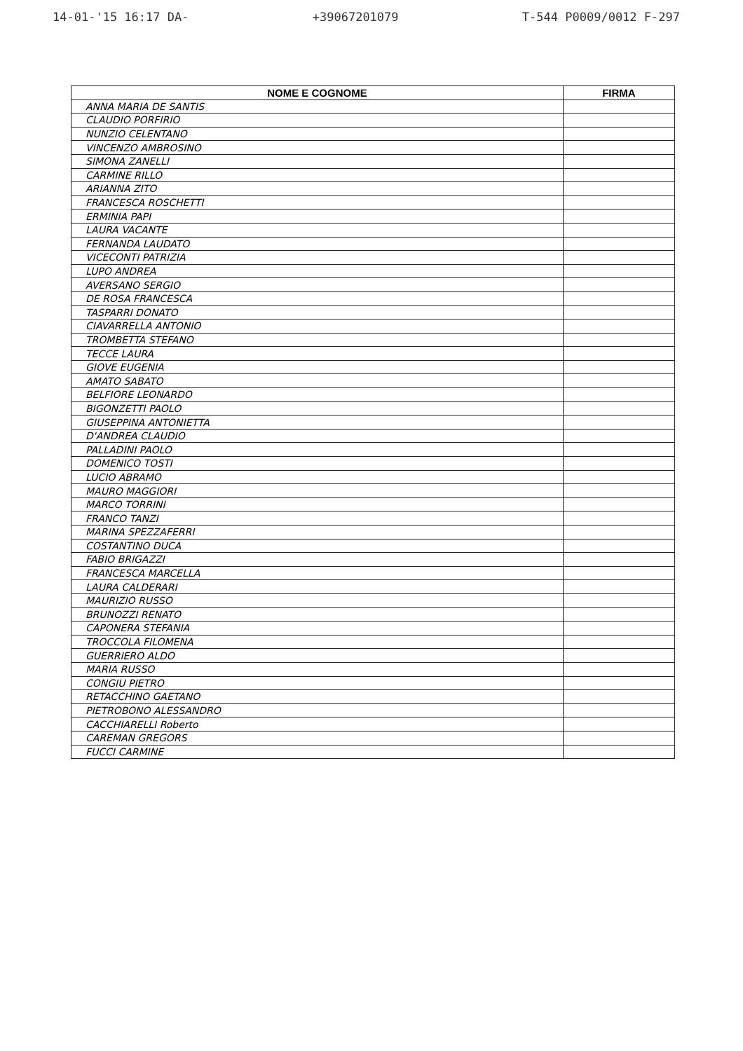14-01-'15 16:17 DA- +39067201079 T-544 P0009/0012 F-297
| NOME E COGNOME | FIRMA |
| --- | --- |
| ANNA MARIA DE SANTIS | |
| CLAUDIO PORFIRIO | |
| NUNZIO CELENTANO | |
| VINCENZO AMBROSINO | |
| SIMONA ZANELLI | |
| CARMINE RILLO | |
| ARIANNA ZITO | |
| FRANCESCA ROSCHETTI | |
| ERMINIA PAPI | |
| LAURA VACANTE | |
| FERNANDA LAUDATO | |
| VICECONTI PATRIZIA | |
| LUPO ANDREA | |
| AVERSANO SERGIO | |
| DE ROSA FRANCESCA | |
| TASPARRI DONATO | |
| CIAVARRELLA ANTONIO | |
| TROMBETTA STEFANO | |
| TECCE LAURA | |
| GIOVE EUGENIA | |
| AMATO SABATO | |
| BELFIORE LEONARDO | |
| BIGONZETTI PAOLO | |
| GIUSEPPINA ANTONIETTA | |
| D'ANDREA CLAUDIO | |
| PALLADINI PAOLO | |
| DOMENICO TOSTI | |
| LUCIO ABRAMO | |
| MAURO MAGGIORI | |
| MARCO TORRINI | |
| FRANCO TANZI | |
| MARINA SPEZZAFERRI | |
| COSTANTINO DUCA | |
| FABIO BRIGAZZI | |
| FRANCESCA MARCELLA | |
| LAURA CALDERARI | |
| MAURIZIO RUSSO | |
| BRUNOZZI RENATO | |
| CAPONERA STEFANIA | |
| TROCCOLA FILOMENA | |
| GUERRIERO ALDO | |
| MARIA RUSSO | |
| CONGIU PIETRO | |
| RETACCHINO GAETANO | |
| PIETROBONO ALESSANDRO | |
| CACCHIARELLI Roberto | |
| CAREMAN GREGORS | |
| FUCCI CARMINE | |